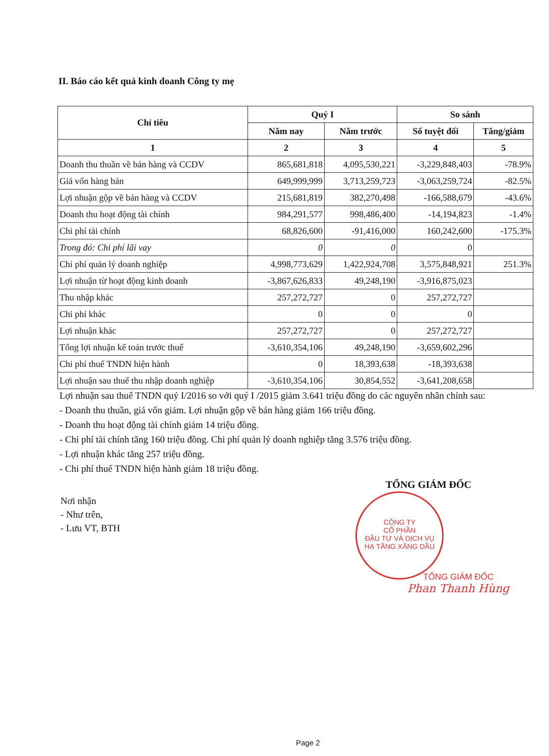II. Báo cáo kết quả kinh doanh Công ty mẹ
| Chỉ tiêu | Quý I | | So sánh | |
| --- | --- | --- | --- | --- |
| | Năm nay | Năm trước | Số tuyệt đối | Tăng/giảm |
| 1 | 2 | 3 | 4 | 5 |
| Doanh thu thuần về bán hàng và CCDV | 865,681,818 | 4,095,530,221 | -3,229,848,403 | -78.9% |
| Giá vốn hàng bán | 649,999,999 | 3,713,259,723 | -3,063,259,724 | -82.5% |
| Lợi nhuận gộp về bán hàng và CCDV | 215,681,819 | 382,270,498 | -166,588,679 | -43.6% |
| Doanh thu hoạt động tài chính | 984,291,577 | 998,486,400 | -14,194,823 | -1.4% |
| Chi phí tài chính | 68,826,600 | -91,416,000 | 160,242,600 | -175.3% |
| Trong đó: Chi phí lãi vay | 0 | 0 | 0 | |
| Chi phí quản lý doanh nghiệp | 4,998,773,629 | 1,422,924,708 | 3,575,848,921 | 251.3% |
| Lợi nhuận từ hoạt động kinh doanh | -3,867,626,833 | 49,248,190 | -3,916,875,023 | |
| Thu nhập khác | 257,272,727 | 0 | 257,272,727 | |
| Chi phí khác | 0 | 0 | 0 | |
| Lợi nhuận khác | 257,272,727 | 0 | 257,272,727 | |
| Tổng lợi nhuận kế toán trước thuế | -3,610,354,106 | 49,248,190 | -3,659,602,296 | |
| Chi phí thuế TNDN hiện hành | 0 | 18,393,638 | -18,393,638 | |
| Lợi nhuận sau thuế thu nhập doanh nghiệp | -3,610,354,106 | 30,854,552 | -3,641,208,658 | |
Lợi nhuận sau thuế TNDN quý I/2016 so với quý I /2015 giảm 3.641 triệu đồng do các nguyên nhân chính sau:
- Doanh thu thuần, giá vốn giảm. Lợi nhuận gộp về bán hàng giảm 166 triệu đồng.
- Doanh thu hoạt động tài chính giảm 14 triệu đồng.
- Chi phí tài chính tăng 160 triệu đồng. Chi phí quản lý doanh nghiệp tăng 3.576 triệu đồng.
- Lợi nhuận khác tăng 257 triệu đồng.
- Chi phí thuế TNDN hiện hành giảm 18 triệu đồng.
TỔNG GIÁM ĐỐC
CÔNG TY
CỔ PHẦN
ĐẦU TƯ VÀ DỊCH VỤ
HẠ TẦNG XĂNG DẦU
Nơi nhận
- Như trên,
- Lưu VT, BTH
TỔNG GIÁM ĐỐC
Phan Thanh Hùng
Page 2